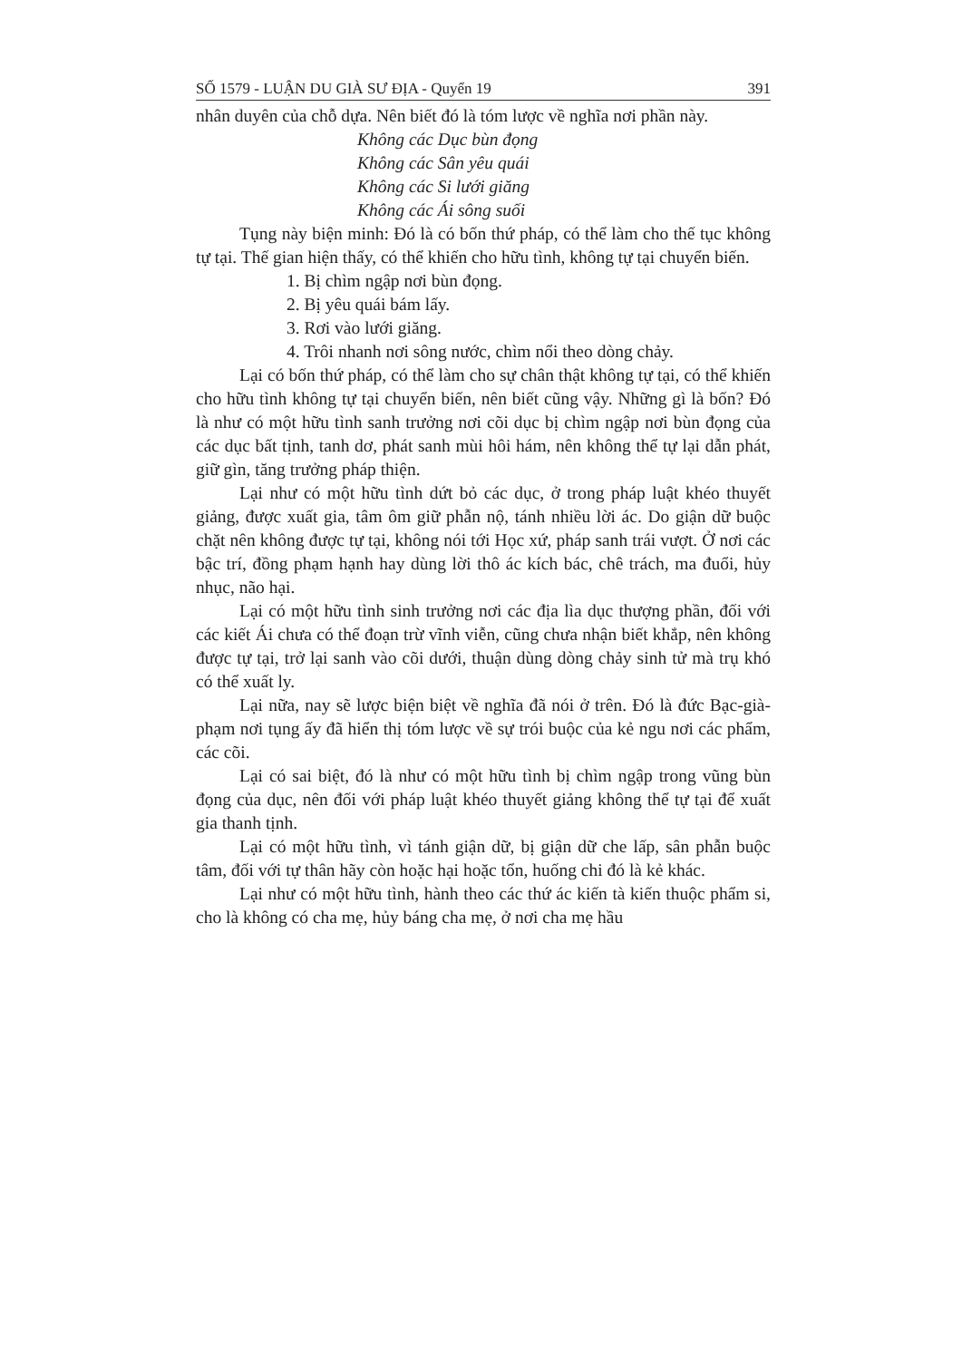SỐ 1579 - LUẬN DU GIÀ SƯ ĐỊA - Quyển 19 391
nhân duyên của chỗ dựa. Nên biết đó là tóm lược về nghĩa nơi phần này.
Không các Dục bùn đọng
Không các Sân yêu quái
Không các Si lưới giăng
Không các Ái sông suối
Tụng này biện minh: Đó là có bốn thứ pháp, có thể làm cho thế tục không tự tại. Thế gian hiện thấy, có thể khiến cho hữu tình, không tự tại chuyển biến.
1. Bị chìm ngập nơi bùn đọng.
2. Bị yêu quái bám lấy.
3. Rơi vào lưới giăng.
4. Trôi nhanh nơi sông nước, chìm nổi theo dòng chảy.
Lại có bốn thứ pháp, có thể làm cho sự chân thật không tự tại, có thể khiến cho hữu tình không tự tại chuyển biến, nên biết cũng vậy. Những gì là bốn? Đó là như có một hữu tình sanh trưởng nơi cõi dục bị chìm ngập nơi bùn đọng của các dục bất tịnh, tanh dơ, phát sanh mùi hôi hám, nên không thể tự lại dẫn phát, giữ gìn, tăng trưởng pháp thiện.
Lại như có một hữu tình dứt bỏ các dục, ở trong pháp luật khéo thuyết giảng, được xuất gia, tâm ôm giữ phẫn nộ, tánh nhiều lời ác. Do giận dữ buộc chặt nên không được tự tại, không nói tới Học xứ, pháp sanh trái vượt. Ở nơi các bậc trí, đồng phạm hạnh hay dùng lời thô ác kích bác, chê trách, ma đuổi, hủy nhục, não hại.
Lại có một hữu tình sinh trưởng nơi các địa lìa dục thượng phần, đối với các kiết Ái chưa có thể đoạn trừ vĩnh viễn, cũng chưa nhận biết khắp, nên không được tự tại, trở lại sanh vào cõi dưới, thuận dùng dòng chảy sinh tử mà trụ khó có thể xuất ly.
Lại nữa, nay sẽ lược biện biệt về nghĩa đã nói ở trên. Đó là đức Bạc-già-phạm nơi tụng ấy đã hiển thị tóm lược về sự trói buộc của kẻ ngu nơi các phẩm, các cõi.
Lại có sai biệt, đó là như có một hữu tình bị chìm ngập trong vũng bùn đọng của dục, nên đối với pháp luật khéo thuyết giảng không thể tự tại để xuất gia thanh tịnh.
Lại có một hữu tình, vì tánh giận dữ, bị giận dữ che lấp, sân phẫn buộc tâm, đối với tự thân hãy còn hoặc hại hoặc tổn, huống chi đó là kẻ khác.
Lại như có một hữu tình, hành theo các thứ ác kiến tà kiến thuộc phẩm si, cho là không có cha mẹ, hủy báng cha mẹ, ở nơi cha mẹ hầu